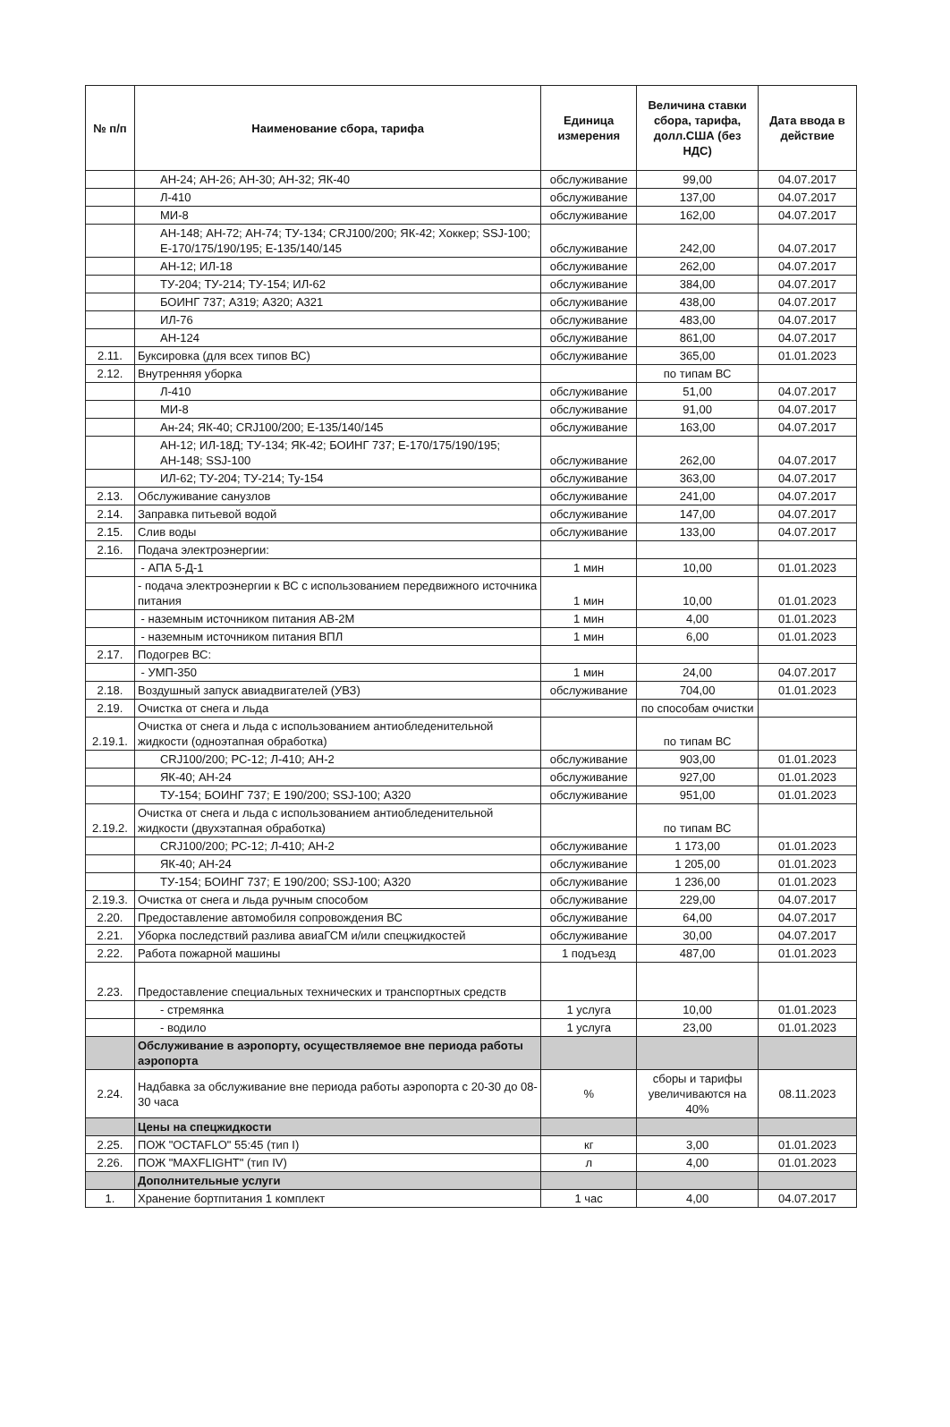| № п/п | Наименование сбора, тарифа | Единица измерения | Величина ставки сбора, тарифа, долл.США (без НДС) | Дата ввода в действие |
| --- | --- | --- | --- | --- |
| | АН-24; АН-26; АН-30; АН-32; ЯК-40 | обслуживание | 99,00 | 04.07.2017 |
| | Л-410 | обслуживание | 137,00 | 04.07.2017 |
| | МИ-8 | обслуживание | 162,00 | 04.07.2017 |
| | АН-148; АН-72; АН-74; ТУ-134; CRJ100/200; ЯК-42; Хоккер; SSJ-100; Е-170/175/190/195; Е-135/140/145 | обслуживание | 242,00 | 04.07.2017 |
| | АН-12; ИЛ-18 | обслуживание | 262,00 | 04.07.2017 |
| | ТУ-204; ТУ-214; ТУ-154; ИЛ-62 | обслуживание | 384,00 | 04.07.2017 |
| | БОИНГ 737; А319; А320; А321 | обслуживание | 438,00 | 04.07.2017 |
| | ИЛ-76 | обслуживание | 483,00 | 04.07.2017 |
| | АН-124 | обслуживание | 861,00 | 04.07.2017 |
| 2.11. | Буксировка (для всех типов ВС) | обслуживание | 365,00 | 01.01.2023 |
| 2.12. | Внутренняя уборка | | по типам ВС | |
| | Л-410 | обслуживание | 51,00 | 04.07.2017 |
| | МИ-8 | обслуживание | 91,00 | 04.07.2017 |
| | Ан-24; ЯК-40; CRJ100/200; Е-135/140/145 | обслуживание | 163,00 | 04.07.2017 |
| | АН-12; ИЛ-18Д; ТУ-134; ЯК-42; БОИНГ 737; Е-170/175/190/195; АН-148; SSJ-100 | обслуживание | 262,00 | 04.07.2017 |
| | ИЛ-62; ТУ-204; ТУ-214; Ту-154 | обслуживание | 363,00 | 04.07.2017 |
| 2.13. | Обслуживание санузлов | обслуживание | 241,00 | 04.07.2017 |
| 2.14. | Заправка питьевой водой | обслуживание | 147,00 | 04.07.2017 |
| 2.15. | Слив воды | обслуживание | 133,00 | 04.07.2017 |
| 2.16. | Подача электроэнергии: | | | |
| | - АПА 5-Д-1 | 1 мин | 10,00 | 01.01.2023 |
| | - подача электроэнергии к ВС с использованием передвижного источника питания | 1 мин | 10,00 | 01.01.2023 |
| | - наземным источником питания АВ-2М | 1 мин | 4,00 | 01.01.2023 |
| | - наземным источником питания ВПЛ | 1 мин | 6,00 | 01.01.2023 |
| 2.17. | Подогрев ВС: | | | |
| | - УМП-350 | 1 мин | 24,00 | 04.07.2017 |
| 2.18. | Воздушный запуск авиадвигателей (УВЗ) | обслуживание | 704,00 | 01.01.2023 |
| 2.19. | Очистка от снега и льда | | по способам очистки | |
| 2.19.1. | Очистка от снега и льда с использованием антиобледенительной жидкости (одноэтапная обработка) | | по типам ВС | |
| | CRJ100/200; РС-12; Л-410; АН-2 | обслуживание | 903,00 | 01.01.2023 |
| | ЯК-40; АН-24 | обслуживание | 927,00 | 01.01.2023 |
| | ТУ-154; БОИНГ 737; Е 190/200; SSJ-100; А320 | обслуживание | 951,00 | 01.01.2023 |
| 2.19.2. | Очистка от снега и льда с использованием антиобледенительной жидкости (двухэтапная обработка) | | по типам ВС | |
| | CRJ100/200; РС-12; Л-410; АН-2 | обслуживание | 1 173,00 | 01.01.2023 |
| | ЯК-40; АН-24 | обслуживание | 1 205,00 | 01.01.2023 |
| | ТУ-154; БОИНГ 737; Е 190/200; SSJ-100; А320 | обслуживание | 1 236,00 | 01.01.2023 |
| 2.19.3. | Очистка от снега и льда ручным способом | обслуживание | 229,00 | 04.07.2017 |
| 2.20. | Предоставление автомобиля сопровождения ВС | обслуживание | 64,00 | 04.07.2017 |
| 2.21. | Уборка последствий разлива авиаГСМ и/или спецжидкостей | обслуживание | 30,00 | 04.07.2017 |
| 2.22. | Работа пожарной машины | 1 подъезд | 487,00 | 01.01.2023 |
| 2.23. | Предоставление специальных технических и транспортных средств | | | |
| | - стремянка | 1 услуга | 10,00 | 01.01.2023 |
| | - водило | 1 услуга | 23,00 | 01.01.2023 |
| | Обслуживание в аэропорту, осуществляемое вне периода работы аэропорта | | | |
| 2.24. | Надбавка за обслуживание вне периода работы аэропорта с 20-30 до 08-30 часа | % | сборы и тарифы увеличиваются на 40% | 08.11.2023 |
| | Цены на спецжидкости | | | |
| 2.25. | ПОЖ "OCTAFLO" 55:45 (тип I) | кг | 3,00 | 01.01.2023 |
| 2.26. | ПОЖ "MAXFLIGHT" (тип IV) | л | 4,00 | 01.01.2023 |
| | Дополнительные услуги | | | |
| 1. | Хранение бортпитания 1 комплект | 1 час | 4,00 | 04.07.2017 |